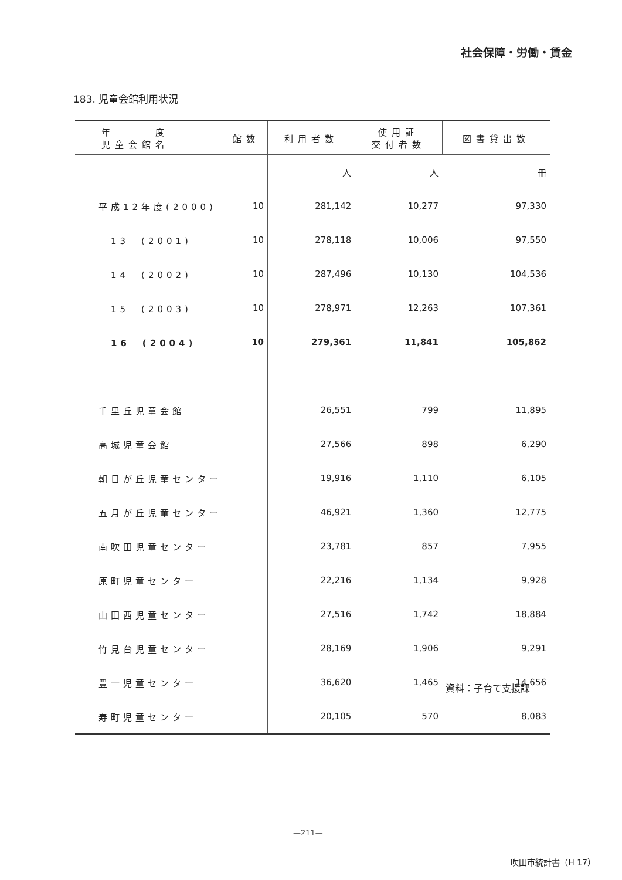社会保障・労働・賃金
183. 児童会館利用状況
| 年 度 児童会館名 | 館数 | 利用者数 | 使用証 交付者数 | 図書貸出数 |
| --- | --- | --- | --- | --- |
| | | 人 | 人 | 冊 |
| 平成12年度(2000) | 10 | 281,142 | 10,277 | 97,330 |
| 13 (2001) | 10 | 278,118 | 10,006 | 97,550 |
| 14 (2002) | 10 | 287,496 | 10,130 | 104,536 |
| 15 (2003) | 10 | 278,971 | 12,263 | 107,361 |
| 16 (2004) | 10 | 279,361 | 11,841 | 105,862 |
| 千里丘児童会館 | | 26,551 | 799 | 11,895 |
| 高城児童会館 | | 27,566 | 898 | 6,290 |
| 朝日が丘児童センター | | 19,916 | 1,110 | 6,105 |
| 五月が丘児童センター | | 46,921 | 1,360 | 12,775 |
| 南吹田児童センター | | 23,781 | 857 | 7,955 |
| 原町児童センター | | 22,216 | 1,134 | 9,928 |
| 山田西児童センター | | 27,516 | 1,742 | 18,884 |
| 竹見台児童センター | | 28,169 | 1,906 | 9,291 |
| 豊一児童センター | | 36,620 | 1,465 | 14,656 |
| 寿町児童センター | | 20,105 | 570 | 8,083 |
資料：子育て支援課
—211—
吹田市統計書（H 17）